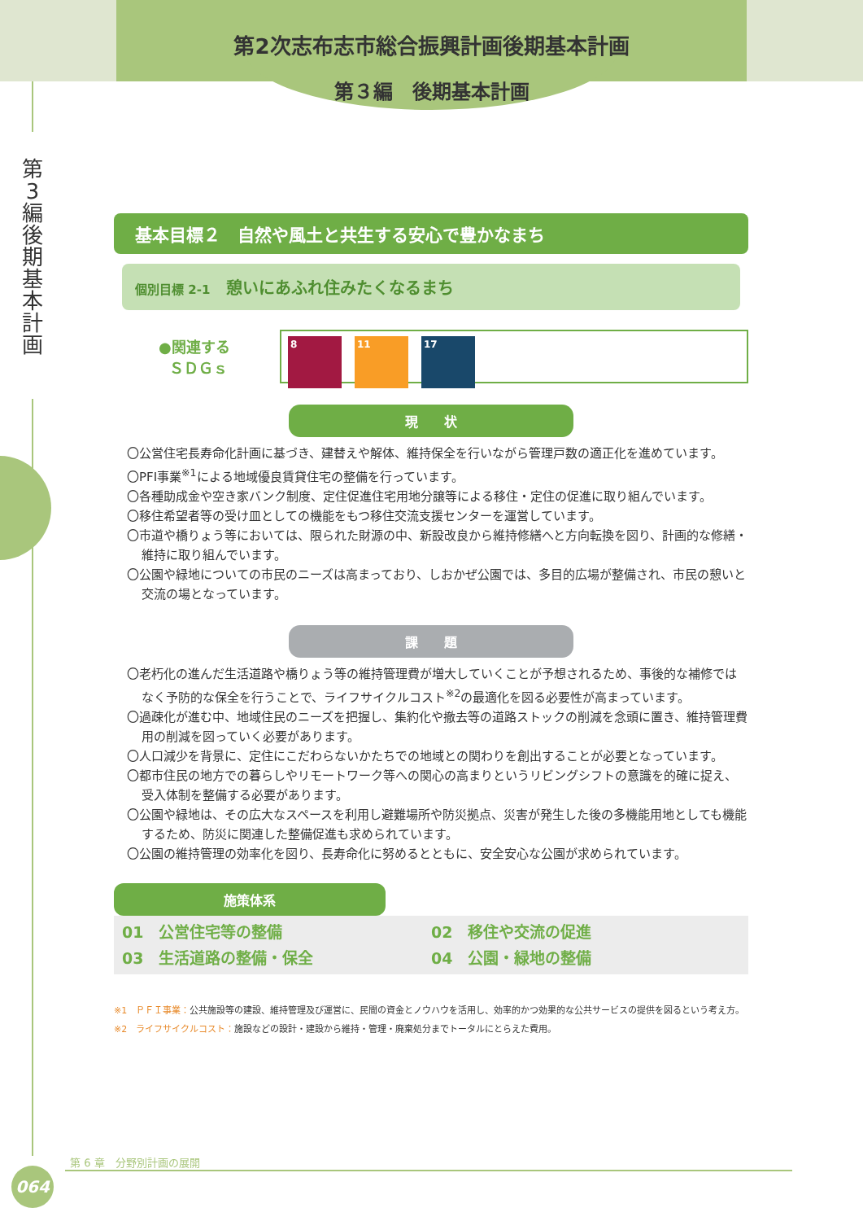第2次志布志市総合振興計画後期基本計画
第３編　後期基本計画
第 3 編 後 期 基 本 計 画
基本目標２　自然や風土と共生する安心で豊かなまち
個別目標 2-1 憩いにあふれ住みたくなるまち
●関連する
ＳＤＧｓ
8 11 17
現　　状
〇公営住宅長寿命化計画に基づき、建替えや解体、維持保全を行いながら管理戸数の適正化を進めています。
〇PFI事業<sup>※1</sup>による地域優良賃貸住宅の整備を行っています。
〇各種助成金や空き家バンク制度、定住促進住宅用地分譲等による移住・定住の促進に取り組んでいます。
〇移住希望者等の受け皿としての機能をもつ移住交流支援センターを運営しています。
〇市道や橋りょう等においては、限られた財源の中、新設改良から維持修繕へと方向転換を図り、計画的な修繕・維持に取り組んでいます。
〇公園や緑地についての市民のニーズは高まっており、しおかぜ公園では、多目的広場が整備され、市民の憩いと交流の場となっています。
課　　題
〇老朽化の進んだ生活道路や橋りょう等の維持管理費が増大していくことが予想されるため、事後的な補修ではなく予防的な保全を行うことで、ライフサイクルコスト<sup>※2</sup>の最適化を図る必要性が高まっています。
〇過疎化が進む中、地域住民のニーズを把握し、集約化や撤去等の道路ストックの削減を念頭に置き、維持管理費用の削減を図っていく必要があります。
〇人口減少を背景に、定住にこだわらないかたちでの地域との関わりを創出することが必要となっています。
〇都市住民の地方での暮らしやリモートワーク等への関心の高まりというリビングシフトの意識を的確に捉え、受入体制を整備する必要があります。
〇公園や緑地は、その広大なスペースを利用し避難場所や防災拠点、災害が発生した後の多機能用地としても機能するため、防災に関連した整備促進も求められています。
〇公園の維持管理の効率化を図り、長寿命化に努めるとともに、安全安心な公園が求められています。
施策体系
01　公営住宅等の整備
02　移住や交流の促進
03　生活道路の整備・保全
04　公園・緑地の整備
※1　ＰＦＩ事業：公共施設等の建設、維持管理及び運営に、民間の資金とノウハウを活用し、効率的かつ効果的な公共サービスの提供を図るという考え方。
※2　ライフサイクルコスト：施設などの設計・建設から維持・管理・廃棄処分までトータルにとらえた費用。
第 6 章　分野別計画の展開
064